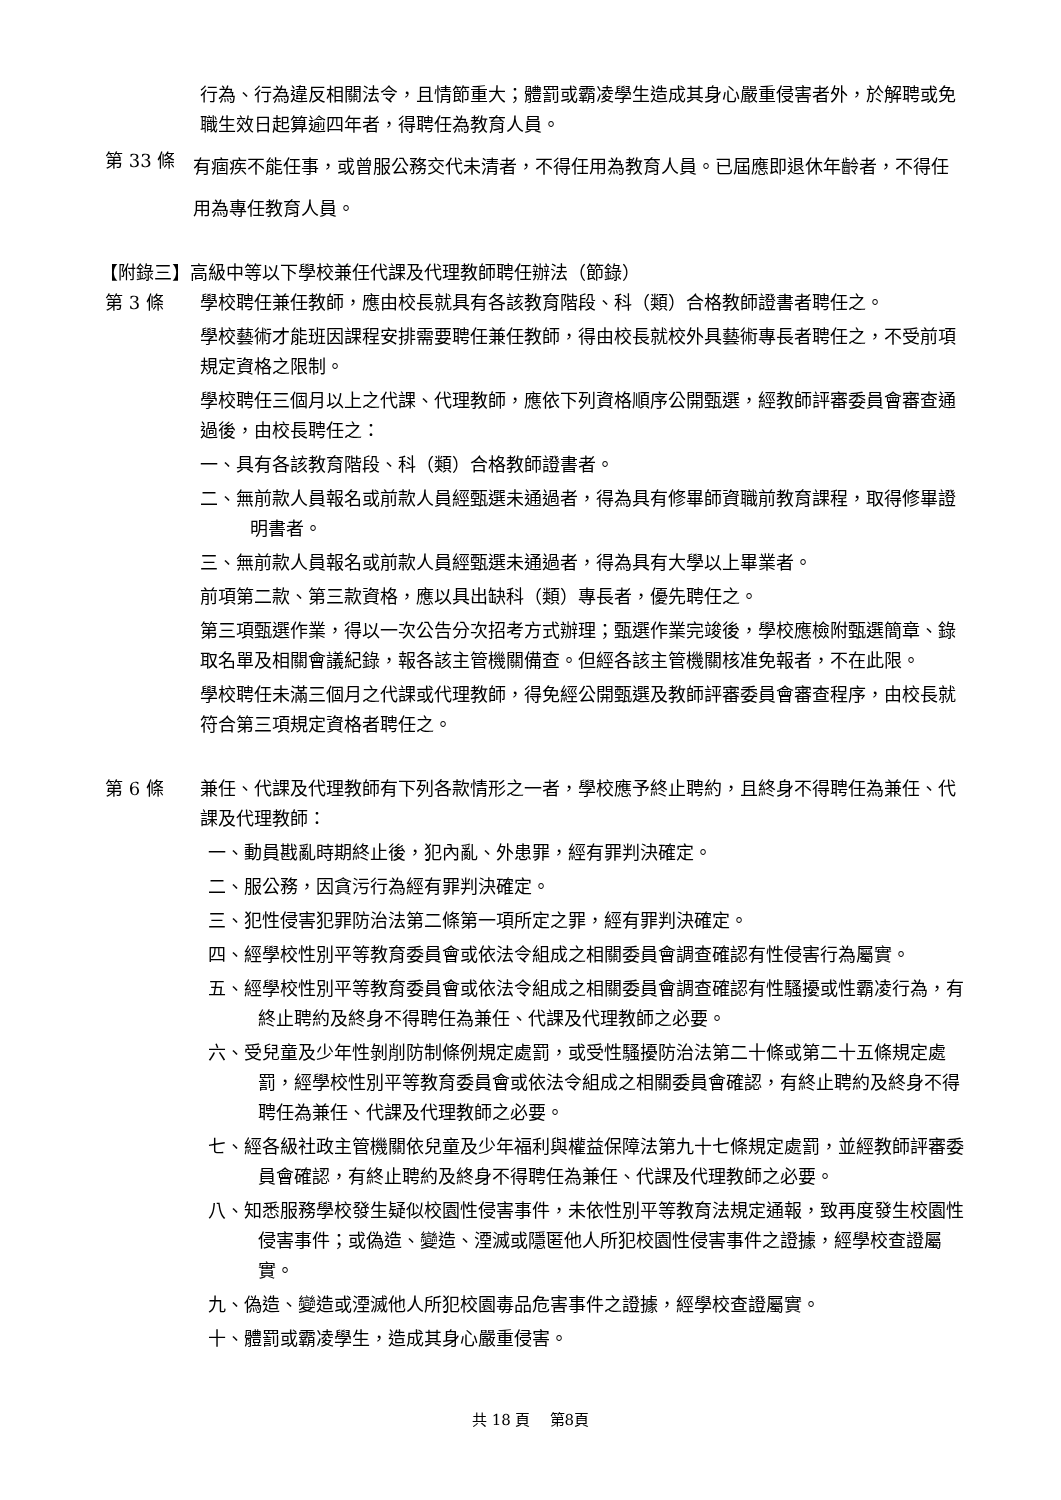行為、行為違反相關法令，且情節重大；體罰或霸凌學生造成其身心嚴重侵害者外，於解聘或免職生效日起算逾四年者，得聘任為教育人員。
第 33 條
有痼疾不能任事，或曾服公務交代未清者，不得任用為教育人員。已屆應即退休年齡者，不得任用為專任教育人員。
【附錄三】高級中等以下學校兼任代課及代理教師聘任辦法（節錄）
第 3 條 學校聘任兼任教師，應由校長就具有各該教育階段、科（類）合格教師證書者聘任之。
學校藝術才能班因課程安排需要聘任兼任教師，得由校長就校外具藝術專長者聘任之，不受前項規定資格之限制。
學校聘任三個月以上之代課、代理教師，應依下列資格順序公開甄選，經教師評審委員會審查通過後，由校長聘任之：
一、具有各該教育階段、科（類）合格教師證書者。
二、無前款人員報名或前款人員經甄選未通過者，得為具有修畢師資職前教育課程，取得修畢證明書者。
三、無前款人員報名或前款人員經甄選未通過者，得為具有大學以上畢業者。
前項第二款、第三款資格，應以具出缺科（類）專長者，優先聘任之。
第三項甄選作業，得以一次公告分次招考方式辦理；甄選作業完竣後，學校應檢附甄選簡章、錄取名單及相關會議紀錄，報各該主管機關備查。但經各該主管機關核准免報者，不在此限。
學校聘任未滿三個月之代課或代理教師，得免經公開甄選及教師評審委員會審查程序，由校長就符合第三項規定資格者聘任之。
第 6 條 兼任、代課及代理教師有下列各款情形之一者，學校應予終止聘約，且終身不得聘任為兼任、代課及代理教師：
一、動員戡亂時期終止後，犯內亂、外患罪，經有罪判決確定。
二、服公務，因貪污行為經有罪判決確定。
三、犯性侵害犯罪防治法第二條第一項所定之罪，經有罪判決確定。
四、經學校性別平等教育委員會或依法令組成之相關委員會調查確認有性侵害行為屬實。
五、經學校性別平等教育委員會或依法令組成之相關委員會調查確認有性騷擾或性霸凌行為，有終止聘約及終身不得聘任為兼任、代課及代理教師之必要。
六、受兒童及少年性剝削防制條例規定處罰，或受性騷擾防治法第二十條或第二十五條規定處罰，經學校性別平等教育委員會或依法令組成之相關委員會確認，有終止聘約及終身不得聘任為兼任、代課及代理教師之必要。
七、經各級社政主管機關依兒童及少年福利與權益保障法第九十七條規定處罰，並經教師評審委員會確認，有終止聘約及終身不得聘任為兼任、代課及代理教師之必要。
八、知悉服務學校發生疑似校園性侵害事件，未依性別平等教育法規定通報，致再度發生校園性侵害事件；或偽造、變造、湮滅或隱匿他人所犯校園性侵害事件之證據，經學校查證屬實。
九、偽造、變造或湮滅他人所犯校園毒品危害事件之證據，經學校查證屬實。
十、體罰或霸凌學生，造成其身心嚴重侵害。
共 18 頁 第8頁